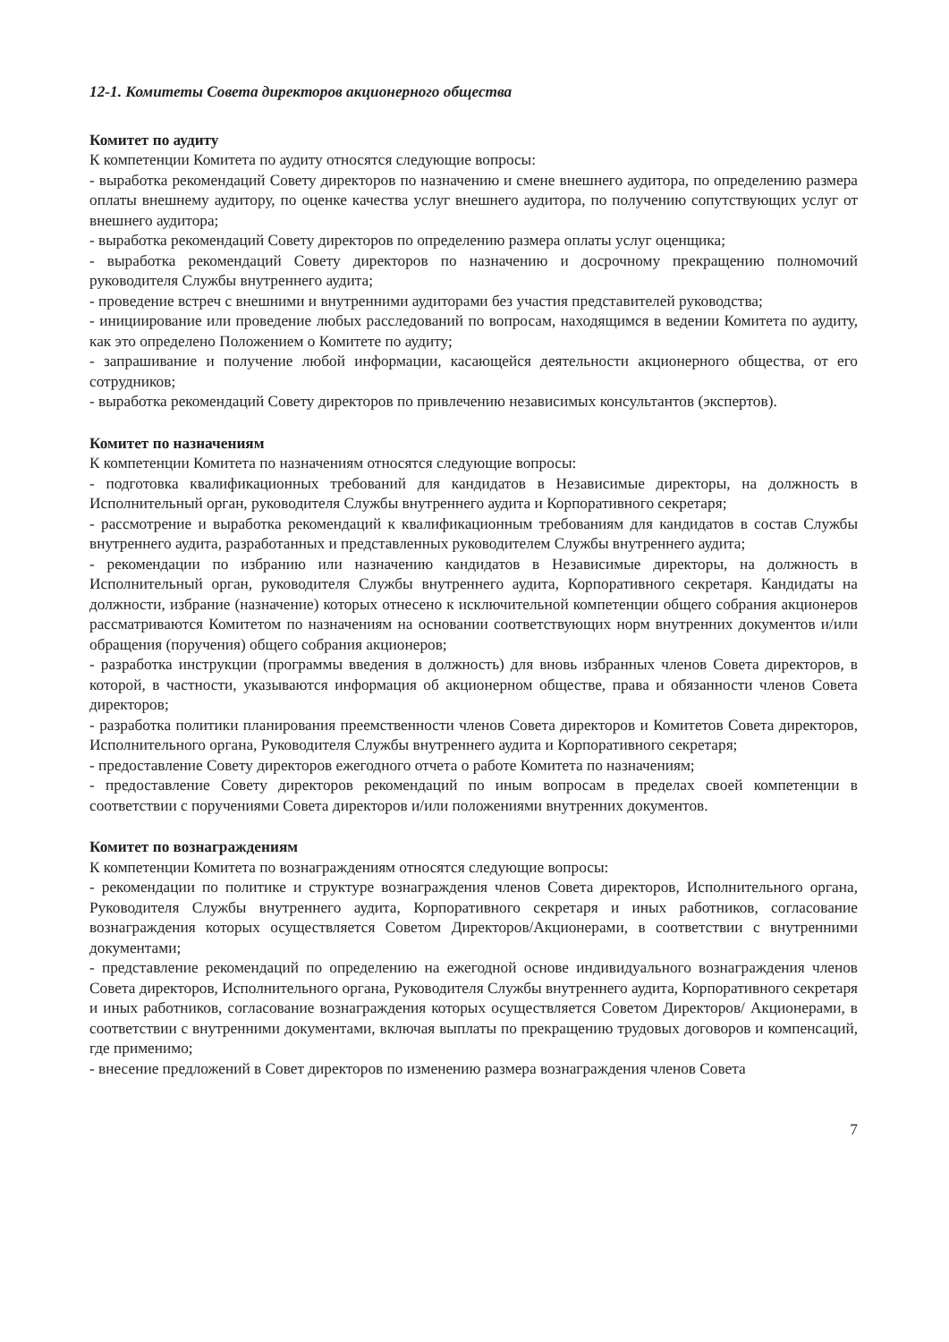12-1. Комитеты Совета директоров акционерного общества
Комитет по аудиту
К компетенции Комитета по аудиту относятся следующие вопросы:
- выработка рекомендаций Совету директоров по назначению и смене внешнего аудитора, по определению размера оплаты внешнему аудитору, по оценке качества услуг внешнего аудитора, по получению сопутствующих услуг от внешнего аудитора;
- выработка рекомендаций Совету директоров по определению размера оплаты услуг оценщика;
- выработка рекомендаций Совету директоров по назначению и досрочному прекращению полномочий руководителя Службы внутреннего аудита;
- проведение встреч с внешними и внутренними аудиторами без участия представителей руководства;
- инициирование или проведение любых расследований по вопросам, находящимся в ведении Комитета по аудиту, как это определено Положением о Комитете по аудиту;
- запрашивание и получение любой информации, касающейся деятельности акционерного общества, от его сотрудников;
- выработка рекомендаций Совету директоров по привлечению независимых консультантов (экспертов).
Комитет по назначениям
К компетенции Комитета по назначениям относятся следующие вопросы:
- подготовка квалификационных требований для кандидатов в Независимые директоры, на должность в Исполнительный орган, руководителя Службы внутреннего аудита и Корпоративного секретаря;
- рассмотрение и выработка рекомендаций к квалификационным требованиям для кандидатов в состав Службы внутреннего аудита, разработанных и представленных руководителем Службы внутреннего аудита;
- рекомендации по избранию или назначению кандидатов в Независимые директоры, на должность в Исполнительный орган, руководителя Службы внутреннего аудита, Корпоративного секретаря. Кандидаты на должности, избрание (назначение) которых отнесено к исключительной компетенции общего собрания акционеров рассматриваются Комитетом по назначениям на основании соответствующих норм внутренних документов и/или обращения (поручения) общего собрания акционеров;
- разработка инструкции (программы введения в должность) для вновь избранных членов Совета директоров, в которой, в частности, указываются информация об акционерном обществе, права и обязанности членов Совета директоров;
- разработка политики планирования преемственности членов Совета директоров и Комитетов Совета директоров, Исполнительного органа, Руководителя Службы внутреннего аудита и Корпоративного секретаря;
- предоставление Совету директоров ежегодного отчета о работе Комитета по назначениям;
- предоставление Совету директоров рекомендаций по иным вопросам в пределах своей компетенции в соответствии с поручениями Совета директоров и/или положениями внутренних документов.
Комитет по вознаграждениям
К компетенции Комитета по вознаграждениям относятся следующие вопросы:
- рекомендации по политике и структуре вознаграждения членов Совета директоров, Исполнительного органа, Руководителя Службы внутреннего аудита, Корпоративного секретаря и иных работников, согласование вознаграждения которых осуществляется Советом Директоров/Акционерами, в соответствии с внутренними документами;
- представление рекомендаций по определению на ежегодной основе индивидуального вознаграждения членов Совета директоров, Исполнительного органа, Руководителя Службы внутреннего аудита, Корпоративного секретаря и иных работников, согласование вознаграждения которых осуществляется Советом Директоров/ Акционерами, в соответствии с внутренними документами, включая выплаты по прекращению трудовых договоров и компенсаций, где применимо;
- внесение предложений в Совет директоров по изменению размера вознаграждения членов Совета
7